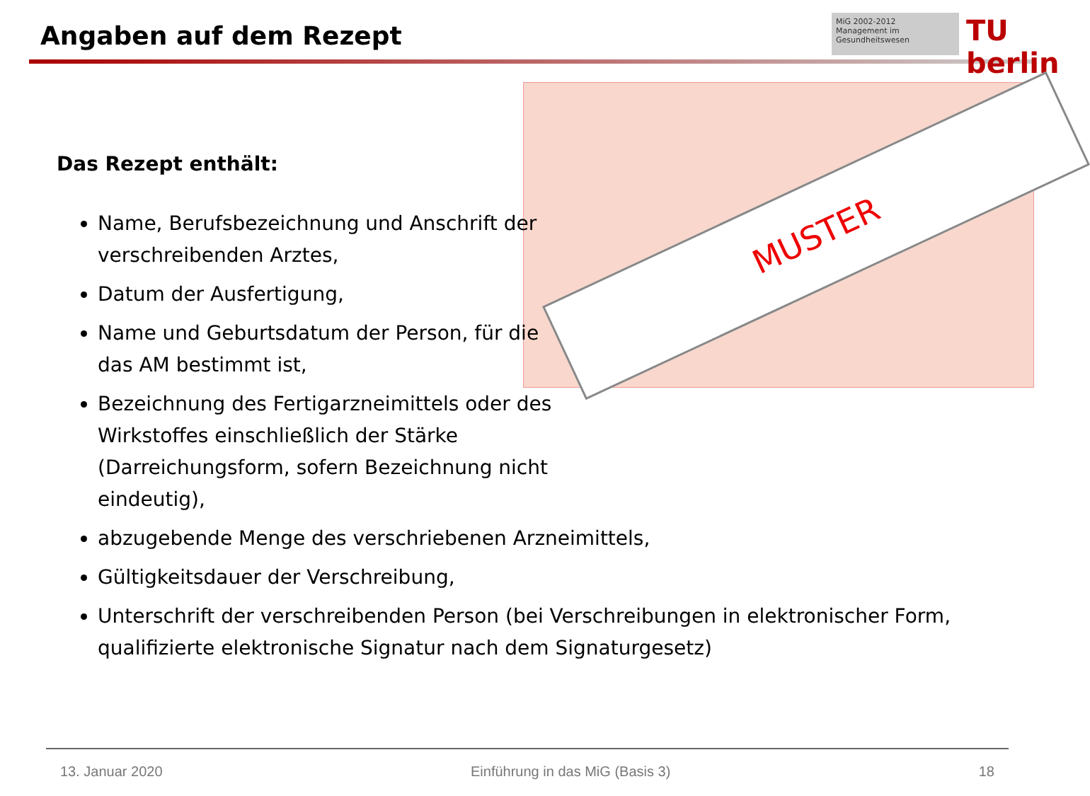Angaben auf dem Rezept
MiG 2002-2012
Management im Gesundheitswesen
TU berlin
MUSTER
Das Rezept enthält:
Name, Berufsbezeichnung und Anschrift der verschreibenden Arztes,
Datum der Ausfertigung,
Name und Geburtsdatum der Person, für die das AM bestimmt ist,
Bezeichnung des Fertigarzneimittels oder des Wirkstoffes einschließlich der Stärke (Darreichungsform, sofern Bezeichnung nicht eindeutig),
abzugebende Menge des verschriebenen Arzneimittels,
Gültigkeitsdauer der Verschreibung,
Unterschrift der verschreibenden Person (bei Verschreibungen in elektronischer Form, qualifizierte elektronische Signatur nach dem Signaturgesetz)
13. Januar 2020 Einführung in das MiG (Basis 3) 18